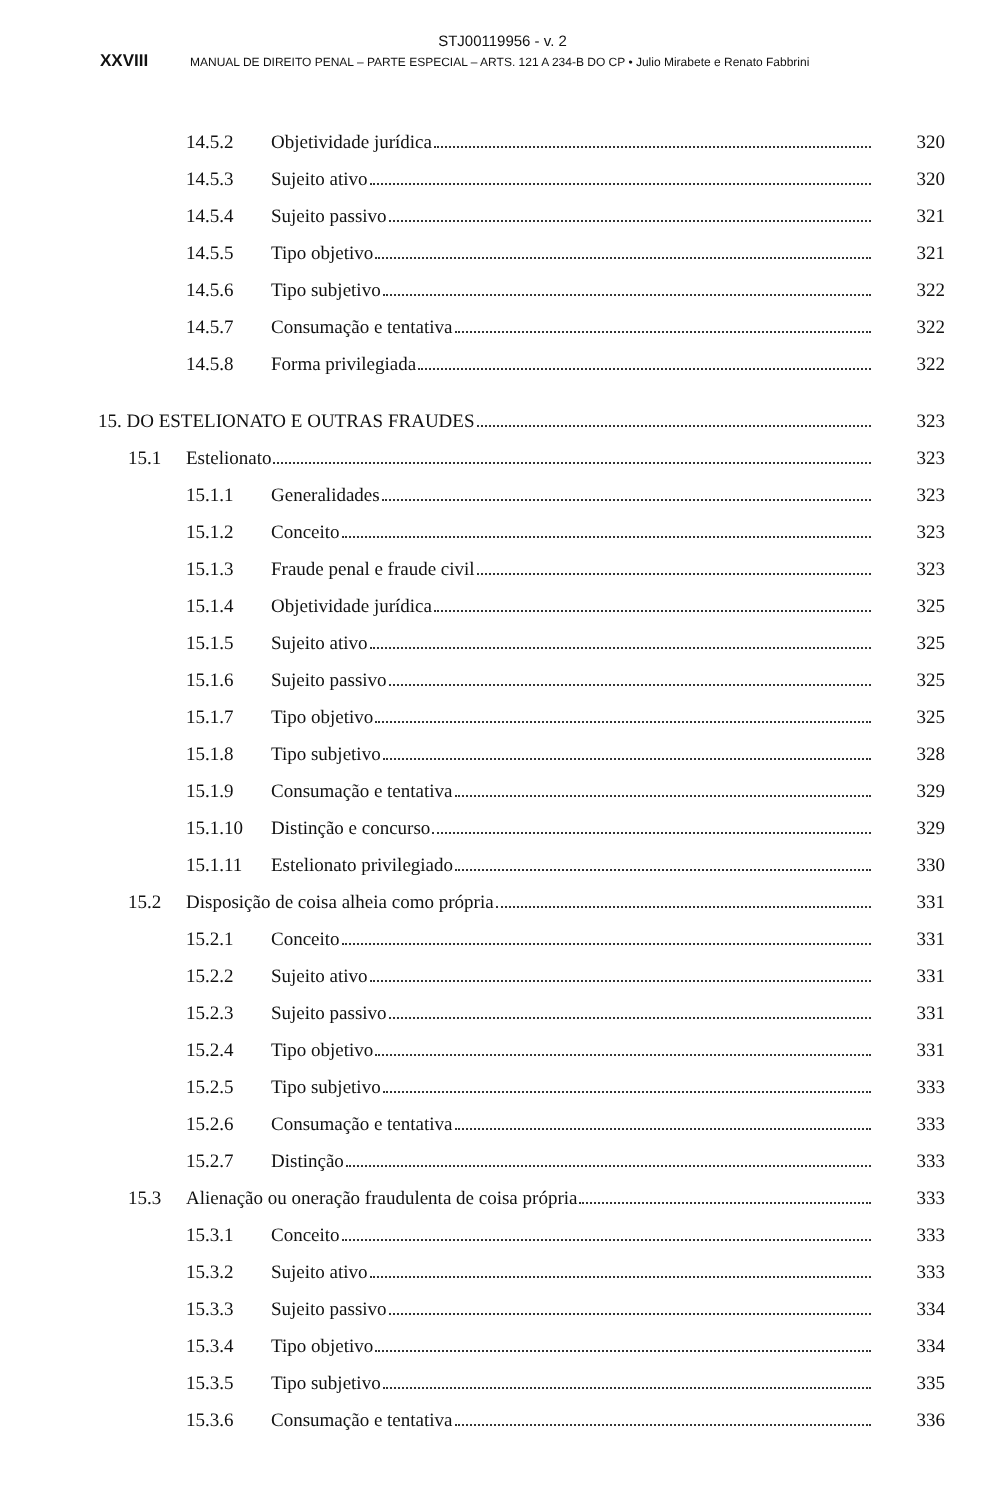STJ00119956 - v. 2
XXVIII MANUAL DE DIREITO PENAL – PARTE ESPECIAL – ARTS. 121 A 234-B DO CP • Julio Mirabete e Renato Fabbrini
14.5.2 Objetividade jurídica 320
14.5.3 Sujeito ativo 320
14.5.4 Sujeito passivo 321
14.5.5 Tipo objetivo 321
14.5.6 Tipo subjetivo 322
14.5.7 Consumação e tentativa 322
14.5.8 Forma privilegiada 322
15. DO ESTELIONATO E OUTRAS FRAUDES 323
15.1 Estelionato 323
15.1.1 Generalidades 323
15.1.2 Conceito 323
15.1.3 Fraude penal e fraude civil 323
15.1.4 Objetividade jurídica 325
15.1.5 Sujeito ativo 325
15.1.6 Sujeito passivo 325
15.1.7 Tipo objetivo 325
15.1.8 Tipo subjetivo 328
15.1.9 Consumação e tentativa 329
15.1.10 Distinção e concurso 329
15.1.11 Estelionato privilegiado 330
15.2 Disposição de coisa alheia como própria 331
15.2.1 Conceito 331
15.2.2 Sujeito ativo 331
15.2.3 Sujeito passivo 331
15.2.4 Tipo objetivo 331
15.2.5 Tipo subjetivo 333
15.2.6 Consumação e tentativa 333
15.2.7 Distinção 333
15.3 Alienação ou oneração fraudulenta de coisa própria 333
15.3.1 Conceito 333
15.3.2 Sujeito ativo 333
15.3.3 Sujeito passivo 334
15.3.4 Tipo objetivo 334
15.3.5 Tipo subjetivo 335
15.3.6 Consumação e tentativa 336